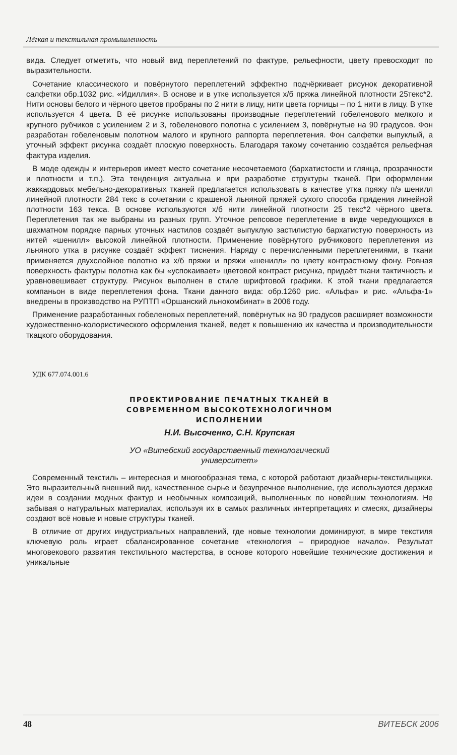Лёгкая и текстильная промышленность
вида. Следует отметить, что новый вид переплетений по фактуре, рельефности, цвету превосходит по выразительности.
Сочетание классического и повёрнутого переплетений эффектно подчёркивает рисунок декоративной салфетки обр.1032 рис. «Идиллия». В основе и в утке используется х/б пряжа линейной плотности 25текс*2. Нити основы белого и чёрного цветов пробраны по 2 нити в лицу, нити цвета горчицы – по 1 нити в лицу. В утке используется 4 цвета. В её рисунке использованы производные переплетений гобеленового мелкого и крупного рубчиков с усилением 2 и 3, гобеленового полотна с усилением 3, повёрнутые на 90 градусов. Фон разработан гобеленовым полотном малого и крупного раппорта переплетения. Фон салфетки выпуклый, а уточный эффект рисунка создаёт плоскую поверхность. Благодаря такому сочетанию создаётся рельефная фактура изделия.
В моде одежды и интерьеров имеет место сочетание несочетаемого (бархатистости и глянца, прозрачности и плотности и т.п.). Эта тенденция актуальна и при разработке структуры тканей. При оформлении жаккардовых мебельно-декоративных тканей предлагается использовать в качестве утка пряжу п/э шенилл линейной плотности 284 текс в сочетании с крашеной льняной пряжей сухого способа прядения линейной плотности 163 текса. В основе используются х/б нити линейной плотности 25 текс*2 чёрного цвета. Переплетения так же выбраны из разных групп. Уточное репсовое переплетение в виде чередующихся в шахматном порядке парных уточных настилов создаёт выпуклую застилистую бархатистую поверхность из нитей «шенилл» высокой линейной плотности. Применение повёрнутого рубчикового переплетения из льняного утка в рисунке создаёт эффект тиснения. Наряду с перечисленными переплетениями, в ткани применяется двухслойное полотно из х/б пряжи и пряжи «шенилл» по цвету контрастному фону. Ровная поверхность фактуры полотна как бы «успокаивает» цветовой контраст рисунка, придаёт ткани тактичность и уравновешивает структуру. Рисунок выполнен в стиле шрифтовой графики. К этой ткани предлагается компаньон в виде переплетения фона. Ткани данного вида: обр.1260 рис. «Альфа» и рис. «Альфа-1» внедрены в производство на РУПТП «Оршанский льнокомбинат» в 2006 году.
Применение разработанных гобеленовых переплетений, повёрнутых на 90 градусов расширяет возможности художественно-колористического оформления тканей, ведет к повышению их качества и производительности ткацкого оборудования.
УДК 677.074.001.6
ПРОЕКТИРОВАНИЕ ПЕЧАТНЫХ ТКАНЕЙ В
СОВРЕМЕННОМ ВЫСОКОТЕХНОЛОГИЧНОМ
ИСПОЛНЕНИИ
Н.И. Высоченко, С.Н. Крупская
УО «Витебский государственный технологический
университет»
Современный текстиль – интересная и многообразная тема, с которой работают дизайнеры-текстильщики. Это выразительный внешний вид, качественное сырье и безупречное выполнение, где используются дерзкие идеи в создании модных фактур и необычных композиций, выполненных по новейшим технологиям. Не забывая о натуральных материалах, используя их в самых различных интерпретациях и смесях, дизайнеры создают всё новые и новые структуры тканей.
В отличие от других индустриальных направлений, где новые технологии доминируют, в мире текстиля ключевую роль играет сбалансированное сочетание «технология – природное начало». Результат многовекового развития текстильного мастерства, в основе которого новейшие технические достижения и уникальные
48 ВИТЕБСК 2006